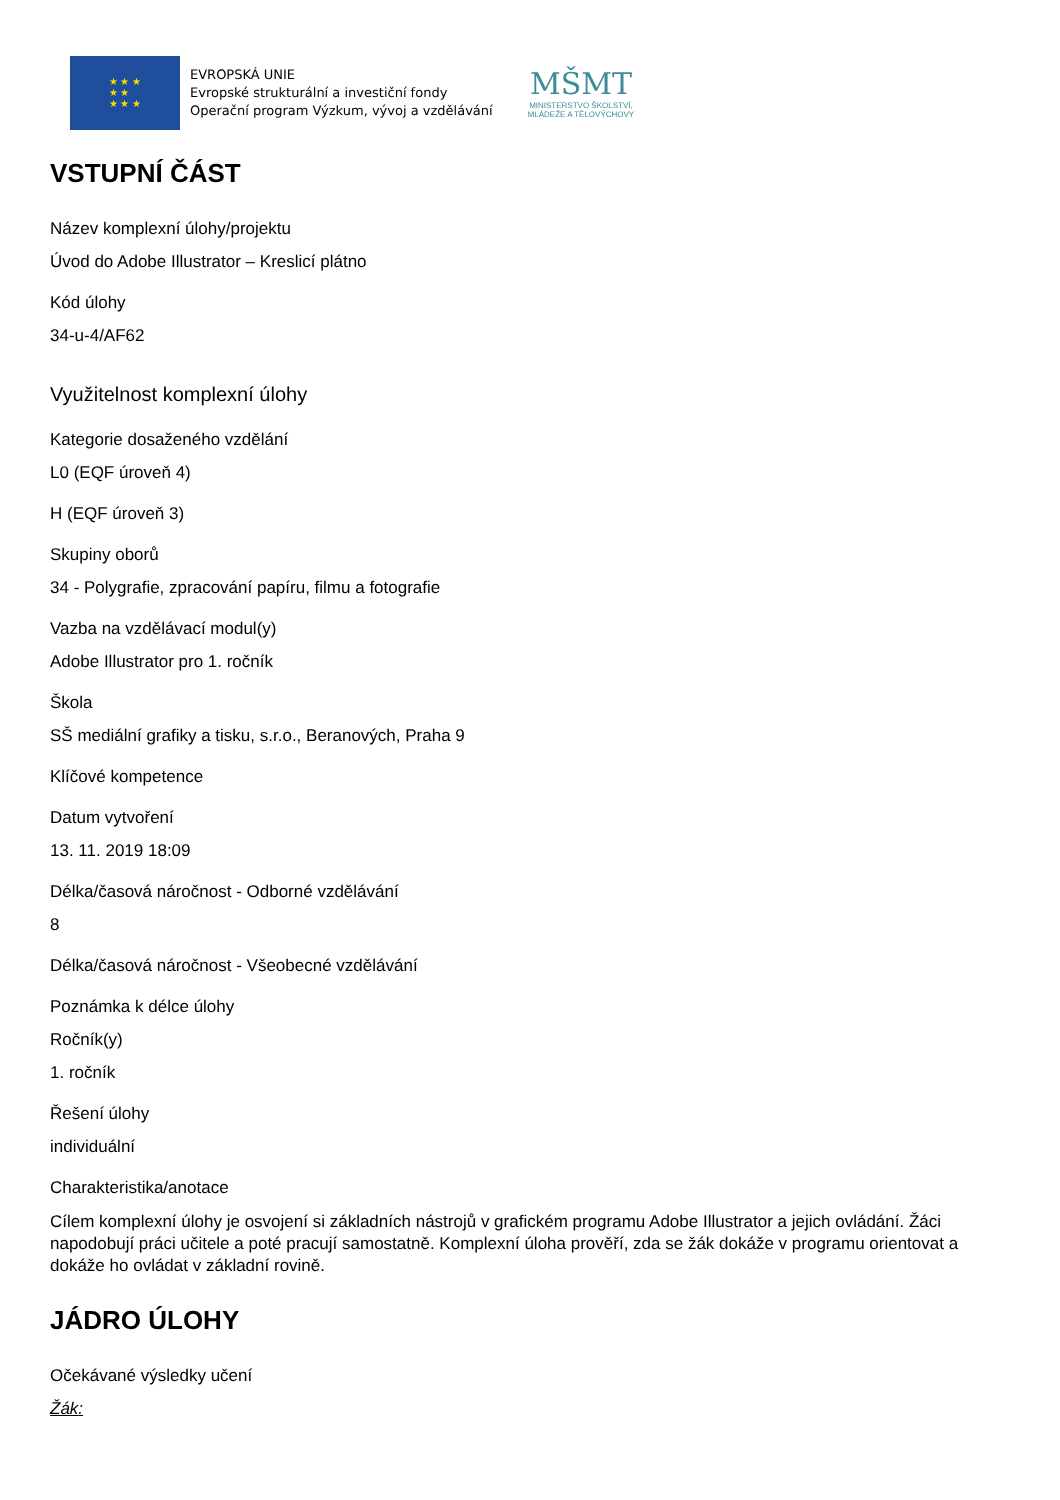★ ★ ★
★ ★
★ ★ ★
EVROPSKÁ UNIE
Evropské strukturální a investiční fondy
Operační program Výzkum, vývoj a vzdělávání
MŠMT
MINISTERSTVO ŠKOLSTVÍ,
MLÁDEŽE A TĚLOVÝCHOVY
VSTUPNÍ ČÁST
Název komplexní úlohy/projektu
Úvod do Adobe Illustrator – Kreslicí plátno
Kód úlohy
34-u-4/AF62
Využitelnost komplexní úlohy
Kategorie dosaženého vzdělání
L0 (EQF úroveň 4)
H (EQF úroveň 3)
Skupiny oborů
34 - Polygrafie, zpracování papíru, filmu a fotografie
Vazba na vzdělávací modul(y)
Adobe Illustrator pro 1. ročník
Škola
SŠ mediální grafiky a tisku, s.r.o., Beranových, Praha 9
Klíčové kompetence
Datum vytvoření
13. 11. 2019 18:09
Délka/časová náročnost - Odborné vzdělávání
8
Délka/časová náročnost - Všeobecné vzdělávání
Poznámka k délce úlohy
Ročník(y)
1. ročník
Řešení úlohy
individuální
Charakteristika/anotace
Cílem komplexní úlohy je osvojení si základních nástrojů v grafickém programu Adobe Illustrator a jejich ovládání. Žáci napodobují práci učitele a poté pracují samostatně. Komplexní úloha prověří, zda se žák dokáže v programu orientovat a dokáže ho ovládat v základní rovině.
JÁDRO ÚLOHY
Očekávané výsledky učení
Žák: